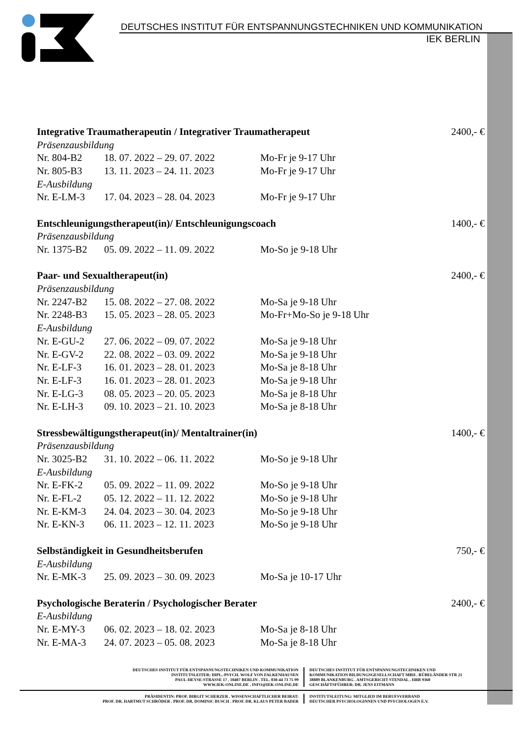DEUTSCHES INSTITUT FÜR ENTSPANNUNGSTECHNIKEN UND KOMMUNIKATION
IEK BERLIN
| Integrative Traumatherapeutin / Integrativer Traumatherapeut | | | 2400,- € |
| Präsenzausbildung | | | |
| Nr. 804-B2 | 18. 07. 2022 – 29. 07. 2022 | Mo-Fr je 9-17 Uhr | |
| Nr. 805-B3 | 13. 11. 2023 – 24. 11. 2023 | Mo-Fr je 9-17 Uhr | |
| E-Ausbildung | | | |
| Nr. E-LM-3 | 17. 04. 2023 – 28. 04. 2023 | Mo-Fr je 9-17 Uhr | |
| Entschleunigungstherapeut(in)/ Entschleunigungscoach | | | 1400,- € |
| Präsenzausbildung | | | |
| Nr. 1375-B2 | 05. 09. 2022 – 11. 09. 2022 | Mo-So je 9-18 Uhr | |
| Paar- und Sexualtherapeut(in) | | | 2400,- € |
| Präsenzausbildung | | | |
| Nr. 2247-B2 | 15. 08. 2022 – 27. 08. 2022 | Mo-Sa je 9-18 Uhr | |
| Nr. 2248-B3 | 15. 05. 2023 – 28. 05. 2023 | Mo-Fr+Mo-So je 9-18 Uhr | |
| E-Ausbildung | | | |
| Nr. E-GU-2 | 27. 06. 2022 – 09. 07. 2022 | Mo-Sa je 9-18 Uhr | |
| Nr. E-GV-2 | 22. 08. 2022 – 03. 09. 2022 | Mo-Sa je 9-18 Uhr | |
| Nr. E-LF-3 | 16. 01. 2023 – 28. 01. 2023 | Mo-Sa je 8-18 Uhr | |
| Nr. E-LF-3 | 16. 01. 2023 – 28. 01. 2023 | Mo-Sa je 9-18 Uhr | |
| Nr. E-LG-3 | 08. 05. 2023 – 20. 05. 2023 | Mo-Sa je 8-18 Uhr | |
| Nr. E-LH-3 | 09. 10. 2023 – 21. 10. 2023 | Mo-Sa je 8-18 Uhr | |
| Stressbewältigungstherapeut(in)/ Mentaltrainer(in) | | | 1400,- € |
| Präsenzausbildung | | | |
| Nr. 3025-B2 | 31. 10. 2022 – 06. 11. 2022 | Mo-So je 9-18 Uhr | |
| E-Ausbildung | | | |
| Nr. E-FK-2 | 05. 09. 2022 – 11. 09. 2022 | Mo-So je 9-18 Uhr | |
| Nr. E-FL-2 | 05. 12. 2022 – 11. 12. 2022 | Mo-So je 9-18 Uhr | |
| Nr. E-KM-3 | 24. 04. 2023 – 30. 04. 2023 | Mo-So je 9-18 Uhr | |
| Nr. E-KN-3 | 06. 11. 2023 – 12. 11. 2023 | Mo-So je 9-18 Uhr | |
| Selbständigkeit in Gesundheitsberufen | | | 750,- € |
| E-Ausbildung | | | |
| Nr. E-MK-3 | 25. 09. 2023 – 30. 09. 2023 | Mo-Sa je 10-17 Uhr | |
| Psychologische Beraterin / Psychologischer Berater | | | 2400,- € |
| E-Ausbildung | | | |
| Nr. E-MY-3 | 06. 02. 2023 – 18. 02. 2023 | Mo-Sa je 8-18 Uhr | |
| Nr. E-MA-3 | 24. 07. 2023 – 05. 08. 2023 | Mo-Sa je 8-18 Uhr | |
DEUTSCHES INSTITUT FÜR ENTSPANNUNGSTECHNIKEN UND KOMMUNIKATION
INSTITUTSLEITER: DIPL.-PSYCH. WOLF VON FALKENHAUSEN
PAUL-HEYSE-STRASSE 17 . 10407 BERLIN . TEL. 030-44 73 75 99
WWW.IEK-ONLINE.DE . INFO@IEK-ONLINE.DE
DEUTSCHES INSTITUT FÜR ENTSPANNUNGSTECHNIKEN UND
KOMMUNIKATION BILDUNGSGESELLSCHAFT MBH . RÜBELÄNDER STR 21
38889 BLANKENBURG . AMTSGERICHT STENDAL . HRB 9360
GESCHÄFTSFÜHRER: DR. JENS EITMANN
PRÄSIDENTIN: PROF. BIRGIT SCHERZER . WISSENSCHAFTLICHER BEIRAT:
PROF. DR. HARTMUT SCHRÖDER . PROF. DR. DOMINIC BUSCH . PROF. DR. KLAUS PETER BADER
INSTITUTSLEITUNG: MITGLIED IM BERUFSVERBAND
DEUTSCHER PSYCHOLOGINNEN UND PSYCHOLOGEN E.V.